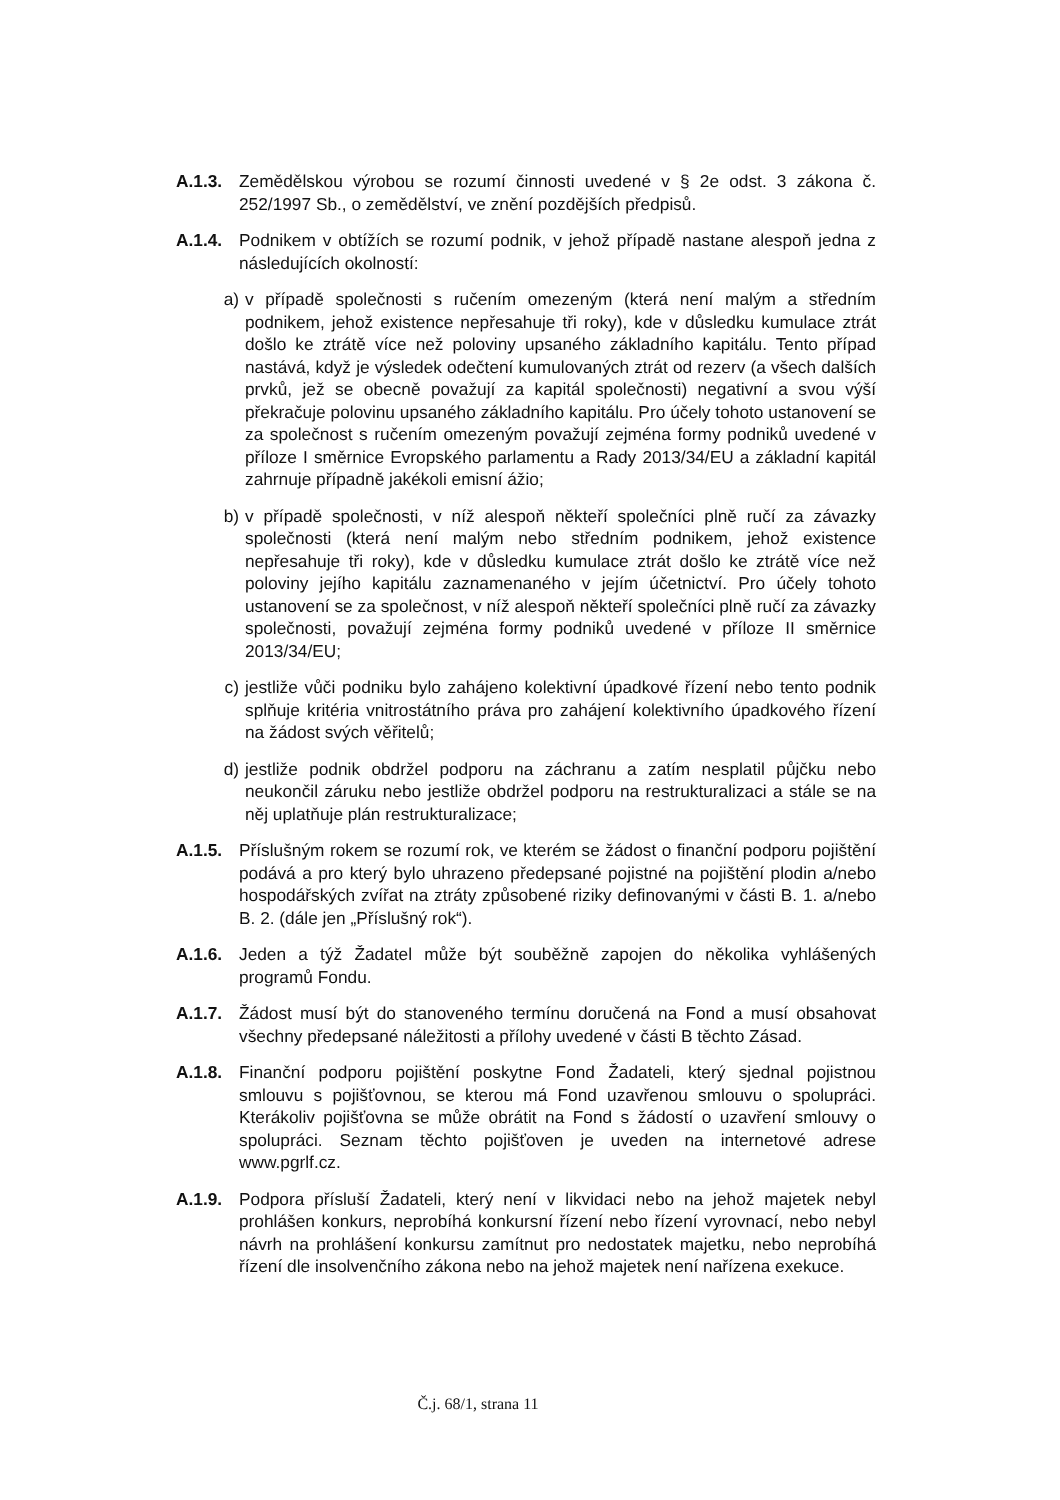A.1.3. Zemědělskou výrobou se rozumí činnosti uvedené v § 2e odst. 3 zákona č. 252/1997 Sb., o zemědělství, ve znění pozdějších předpisů.
A.1.4. Podnikem v obtížích se rozumí podnik, v jehož případě nastane alespoň jedna z následujících okolností:
a) v případě společnosti s ručením omezeným (která není malým a středním podnikem, jehož existence nepřesahuje tři roky), kde v důsledku kumulace ztrát došlo ke ztrátě více než poloviny upsaného základního kapitálu. Tento případ nastává, když je výsledek odečtení kumulovaných ztrát od rezerv (a všech dalších prvků, jež se obecně považují za kapitál společnosti) negativní a svou výší překračuje polovinu upsaného základního kapitálu. Pro účely tohoto ustanovení se za společnost s ručením omezeným považují zejména formy podniků uvedené v příloze I směrnice Evropského parlamentu a Rady 2013/34/EU a základní kapitál zahrnuje případně jakékoli emisní ážio;
b) v případě společnosti, v níž alespoň někteří společníci plně ručí za závazky společnosti (která není malým nebo středním podnikem, jehož existence nepřesahuje tři roky), kde v důsledku kumulace ztrát došlo ke ztrátě více než poloviny jejího kapitálu zaznamenaného v jejím účetnictví. Pro účely tohoto ustanovení se za společnost, v níž alespoň někteří společníci plně ručí za závazky společnosti, považují zejména formy podniků uvedené v příloze II směrnice 2013/34/EU;
c) jestliže vůči podniku bylo zahájeno kolektivní úpadkové řízení nebo tento podnik splňuje kritéria vnitrostátního práva pro zahájení kolektivního úpadkového řízení na žádost svých věřitelů;
d) jestliže podnik obdržel podporu na záchranu a zatím nesplatil půjčku nebo neukončil záruku nebo jestliže obdržel podporu na restrukturalizaci a stále se na něj uplatňuje plán restrukturalizace;
A.1.5. Příslušným rokem se rozumí rok, ve kterém se žádost o finanční podporu pojištění podává a pro který bylo uhrazeno předepsané pojistné na pojištění plodin a/nebo hospodářských zvířat na ztráty způsobené riziky definovanými v části B. 1. a/nebo B. 2. (dále jen „Příslušný rok“).
A.1.6. Jeden a týž Žadatel může být souběžně zapojen do několika vyhlášených programů Fondu.
A.1.7. Žádost musí být do stanoveného termínu doručená na Fond a musí obsahovat všechny předepsané náležitosti a přílohy uvedené v části B těchto Zásad.
A.1.8. Finanční podporu pojištění poskytne Fond Žadateli, který sjednal pojistnou smlouvu s pojišťovnou, se kterou má Fond uzavřenou smlouvu o spolupráci. Kterákoliv pojišťovna se může obrátit na Fond s žádostí o uzavření smlouvy o spolupráci. Seznam těchto pojišťoven je uveden na internetové adrese www.pgrlf.cz.
A.1.9. Podpora přísluší Žadateli, který není v likvidaci nebo na jehož majetek nebyl prohlášen konkurs, neprobíhá konkursní řízení nebo řízení vyrovnací, nebo nebyl návrh na prohlášení konkursu zamítnut pro nedostatek majetku, nebo neprobíhá řízení dle insolvenčního zákona nebo na jehož majetek není nařízena exekuce.
Č.j. 68/1, strana 11